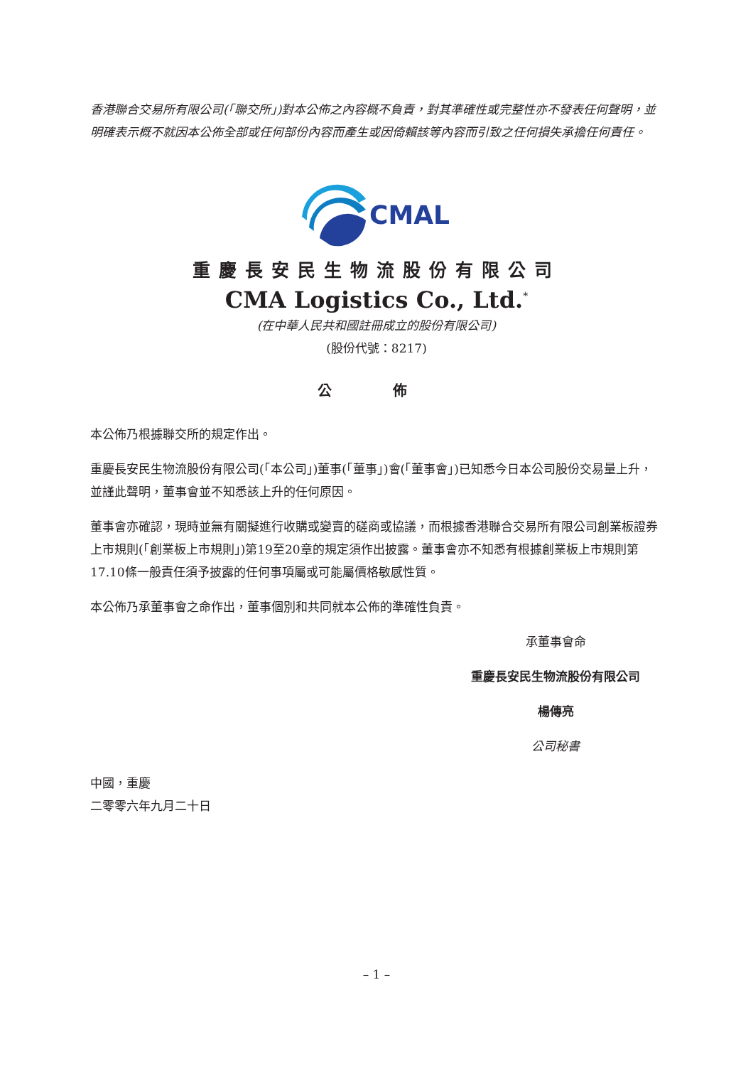香港聯合交易所有限公司(「聯交所」)對本公佈之內容概不負責，對其準確性或完整性亦不發表任何聲明，並明確表示概不就因本公佈全部或任何部份內容而產生或因倚賴該等內容而引致之任何損失承擔任何責任。
CMAL
重慶長安民生物流股份有限公司
CMA Logistics Co., Ltd.<sup>*</sup>
(在中華人民共和國註冊成立的股份有限公司)
(股份代號：8217)
公 佈
本公佈乃根據聯交所的規定作出。
重慶長安民生物流股份有限公司(「本公司」)董事(「董事」)會(「董事會」)已知悉今日本公司股份交易量上升，並謹此聲明，董事會並不知悉該上升的任何原因。
董事會亦確認，現時並無有關擬進行收購或變賣的磋商或協議，而根據香港聯合交易所有限公司創業板證券上市規則(「創業板上市規則」)第19至20章的規定須作出披露。董事會亦不知悉有根據創業板上市規則第17.10條一般責任須予披露的任何事項屬或可能屬價格敏感性質。
本公佈乃承董事會之命作出，董事個別和共同就本公佈的準確性負責。
承董事會命
重慶長安民生物流股份有限公司
楊傳亮
公司秘書
中國，重慶
二零零六年九月二十日
– 1 –